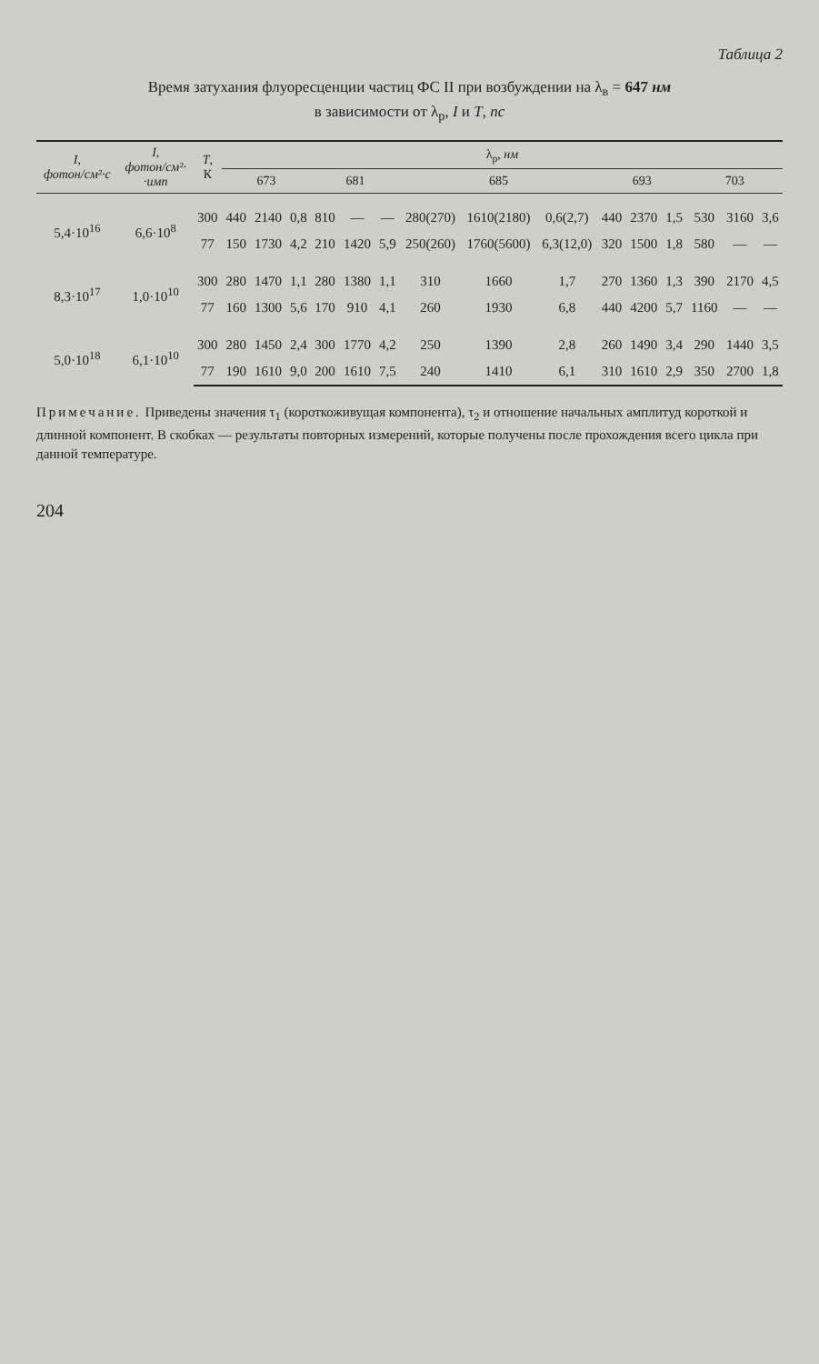Таблица 2
Время затухания флуоресценции частиц ФС II при возбуждении на λ<sub>в</sub> = 647 нм
в зависимости от λ<sub>p</sub>, I и T, пс
| I , фотон/см²·с | I , фотон/см²· ·имп | T , К | λ<sub>p</sub>, нм | | | | | | | | | | | | | | |
| --- | --- | --- | --- | --- | --- | --- | --- | --- | --- | --- | --- | --- | --- | --- | --- | --- | --- |
| | | | 673 | | | 681 | | | 685 | | | 693 | | | 703 | | |
| 5,4·10<sup>16</sup> | 6,6·10<sup>8</sup> | 300 | 440 | 2140 | 0,8 | 810 | — | — | 280(270) | 1610(2180) | 0,6(2,7) | 440 | 2370 | 1,5 | 530 | 3160 | 3,6 |
| | | 77 | 150 | 1730 | 4,2 | 210 | 1420 | 5,9 | 250(260) | 1760(5600) | 6,3(12,0) | 320 | 1500 | 1,8 | 580 | — | — |
| 8,3·10<sup>17</sup> | 1,0·10<sup>10</sup> | 300 | 280 | 1470 | 1,1 | 280 | 1380 | 1,1 | 310 | 1660 | 1,7 | 270 | 1360 | 1,3 | 390 | 2170 | 4,5 |
| | | 77 | 160 | 1300 | 5,6 | 170 | 910 | 4,1 | 260 | 1930 | 6,8 | 440 | 4200 | 5,7 | 1160 | — | — |
| 5,0·10<sup>18</sup> | 6,1·10<sup>10</sup> | 300 | 280 | 1450 | 2,4 | 300 | 1770 | 4,2 | 250 | 1390 | 2,8 | 260 | 1490 | 3,4 | 290 | 1440 | 3,5 |
| | | 77 | 190 | 1610 | 9,0 | 200 | 1610 | 7,5 | 240 | 1410 | 6,1 | 310 | 1610 | 2,9 | 350 | 2700 | 1,8 |
Примечание. Приведены значения τ<sub>1</sub> (короткоживущая компонента), τ<sub>2</sub> и отношение начальных амплитуд короткой и длинной компонент. В скобках — результаты повторных измерений, которые получены после прохождения всего цикла при данной температуре.
204